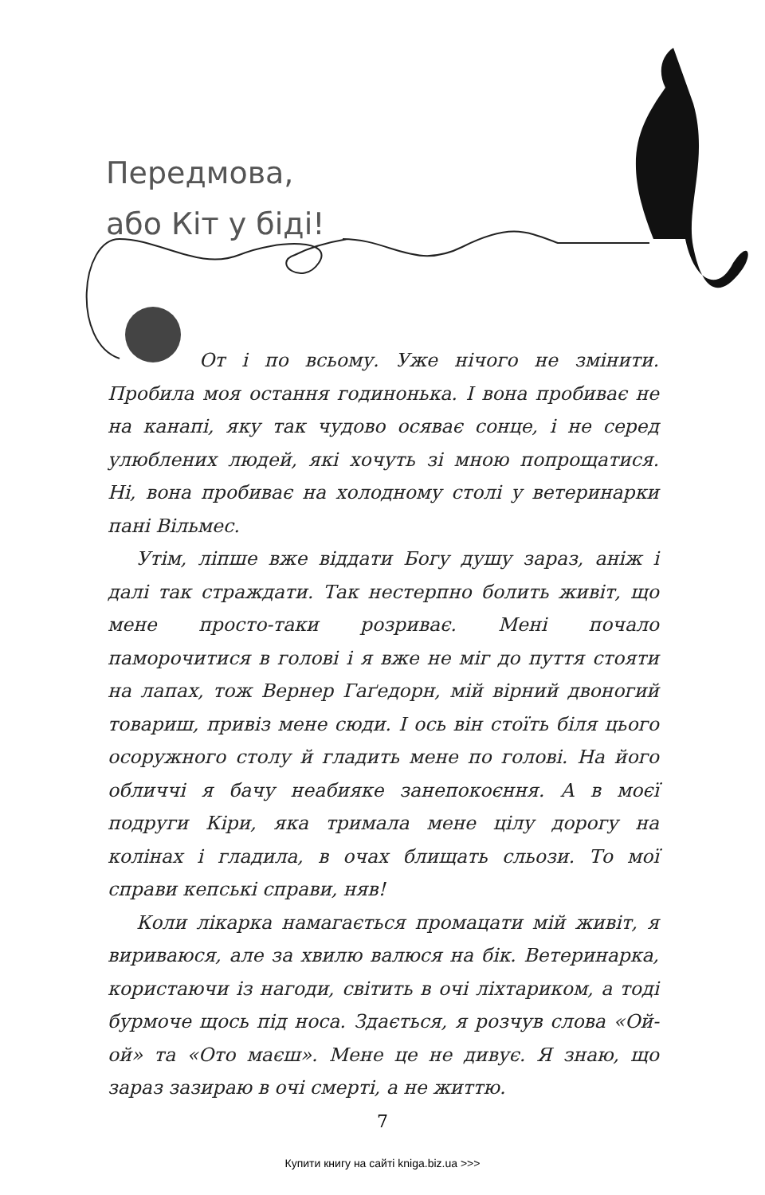Передмова,
або Кіт у біді!
От і по всьому. Уже нічого не змінити. Пробила моя остання годинонька. І вона пробиває не на канапі, яку так чудово осяває сонце, і не серед улюблених людей, які хочуть зі мною попрощатися. Ні, вона пробиває на холодному столі у ветеринарки пані Вільмес.
Утім, ліпше вже віддати Богу душу зараз, аніж і далі так страждати. Так нестерпно болить живіт, що мене просто-таки розриває. Мені почало паморочитися в голові і я вже не міг до пуття стояти на лапах, тож Вернер Гаґедорн, мій вірний двоногий товариш, привіз мене сюди. І ось він стоїть біля цього осоружного столу й гладить мене по голові. На його обличчі я бачу неабияке занепокоєння. А в моєї подруги Кіри, яка тримала мене цілу дорогу на колінах і гладила, в очах блищать сльози. То мої справи кепські справи, няв!
Коли лікарка намагається промацати мій живіт, я вириваюся, але за хвилю валюся на бік. Ветеринарка, користаючи із нагоди, світить в очі ліхтариком, а тоді бурмоче щось під носа. Здається, я розчув слова «Ой-ой» та «Ото маєш». Мене це не дивує. Я знаю, що зараз зазираю в очі смерті, а не життю.
7
Купити книгу на сайті kniga.biz.ua >>>